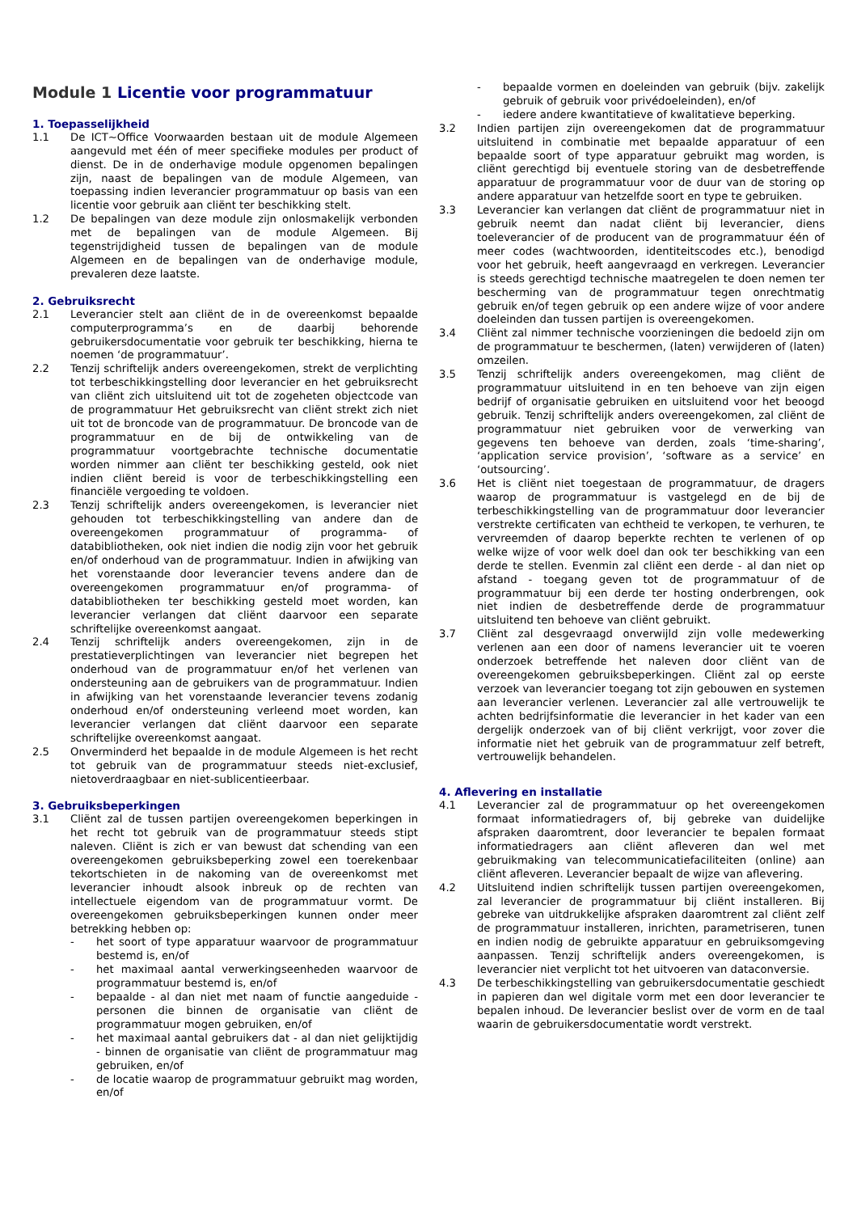Module 1 Licentie voor programmatuur
1. Toepasselijkheid
1.1 De ICT~Office Voorwaarden bestaan uit de module Algemeen aangevuld met één of meer specifieke modules per product of dienst. De in de onderhavige module opgenomen bepalingen zijn, naast de bepalingen van de module Algemeen, van toepassing indien leverancier programmatuur op basis van een licentie voor gebruik aan cliënt ter beschikking stelt.
1.2 De bepalingen van deze module zijn onlosmakelijk verbonden met de bepalingen van de module Algemeen. Bij tegenstrijdigheid tussen de bepalingen van de module Algemeen en de bepalingen van de onderhavige module, prevaleren deze laatste.
2. Gebruiksrecht
2.1 Leverancier stelt aan cliënt de in de overeenkomst bepaalde computerprogramma’s en de daarbij behorende gebruikersdocumentatie voor gebruik ter beschikking, hierna te noemen ‘de programmatuur’.
2.2 Tenzij schriftelijk anders overeengekomen, strekt de verplichting tot terbeschikkingstelling door leverancier en het gebruiksrecht van cliënt zich uitsluitend uit tot de zogeheten objectcode van de programmatuur Het gebruiksrecht van cliënt strekt zich niet uit tot de broncode van de programmatuur. De broncode van de programmatuur en de bij de ontwikkeling van de programmatuur voortgebrachte technische documentatie worden nimmer aan cliënt ter beschikking gesteld, ook niet indien cliënt bereid is voor de terbeschikkingstelling een financiële vergoeding te voldoen.
2.3 Tenzij schriftelijk anders overeengekomen, is leverancier niet gehouden tot terbeschikkingstelling van andere dan de overeengekomen programmatuur of programma- of databibliotheken, ook niet indien die nodig zijn voor het gebruik en/of onderhoud van de programmatuur. Indien in afwijking van het vorenstaande door leverancier tevens andere dan de overeengekomen programmatuur en/of programma- of databibliotheken ter beschikking gesteld moet worden, kan leverancier verlangen dat cliënt daarvoor een separate schriftelijke overeenkomst aangaat.
2.4 Tenzij schriftelijk anders overeengekomen, zijn in de prestatieverplichtingen van leverancier niet begrepen het onderhoud van de programmatuur en/of het verlenen van ondersteuning aan de gebruikers van de programmatuur. Indien in afwijking van het vorenstaande leverancier tevens zodanig onderhoud en/of ondersteuning verleend moet worden, kan leverancier verlangen dat cliënt daarvoor een separate schriftelijke overeenkomst aangaat.
2.5 Onverminderd het bepaalde in de module Algemeen is het recht tot gebruik van de programmatuur steeds niet-exclusief, nietoverdraagbaar en niet-sublicentieerbaar.
3. Gebruiksbeperkingen
3.1 Cliënt zal de tussen partijen overeengekomen beperkingen in het recht tot gebruik van de programmatuur steeds stipt naleven. Cliënt is zich er van bewust dat schending van een overeengekomen gebruiksbeperking zowel een toerekenbaar tekortschieten in de nakoming van de overeenkomst met leverancier inhoudt alsook inbreuk op de rechten van intellectuele eigendom van de programmatuur vormt. De overeengekomen gebruiksbeperkingen kunnen onder meer betrekking hebben op:
- het soort of type apparatuur waarvoor de programmatuur bestemd is, en/of
- het maximaal aantal verwerkingseenheden waarvoor de programmatuur bestemd is, en/of
- bepaalde - al dan niet met naam of functie aangeduide - personen die binnen de organisatie van cliënt de programmatuur mogen gebruiken, en/of
- het maximaal aantal gebruikers dat - al dan niet gelijktijdig - binnen de organisatie van cliënt de programmatuur mag gebruiken, en/of
- de locatie waarop de programmatuur gebruikt mag worden, en/of
- bepaalde vormen en doeleinden van gebruik (bijv. zakelijk gebruik of gebruik voor privédoeleinden), en/of
- iedere andere kwantitatieve of kwalitatieve beperking.
3.2 Indien partijen zijn overeengekomen dat de programmatuur uitsluitend in combinatie met bepaalde apparatuur of een bepaalde soort of type apparatuur gebruikt mag worden, is cliënt gerechtigd bij eventuele storing van de desbetreffende apparatuur de programmatuur voor de duur van de storing op andere apparatuur van hetzelfde soort en type te gebruiken.
3.3 Leverancier kan verlangen dat cliënt de programmatuur niet in gebruik neemt dan nadat cliënt bij leverancier, diens toeleverancier of de producent van de programmatuur één of meer codes (wachtwoorden, identiteitscodes etc.), benodigd voor het gebruik, heeft aangevraagd en verkregen. Leverancier is steeds gerechtigd technische maatregelen te doen nemen ter bescherming van de programmatuur tegen onrechtmatig gebruik en/of tegen gebruik op een andere wijze of voor andere doeleinden dan tussen partijen is overeengekomen.
3.4 Cliënt zal nimmer technische voorzieningen die bedoeld zijn om de programmatuur te beschermen, (laten) verwijderen of (laten) omzeilen.
3.5 Tenzij schriftelijk anders overeengekomen, mag cliënt de programmatuur uitsluitend in en ten behoeve van zijn eigen bedrijf of organisatie gebruiken en uitsluitend voor het beoogd gebruik. Tenzij schriftelijk anders overeengekomen, zal cliënt de programmatuur niet gebruiken voor de verwerking van gegevens ten behoeve van derden, zoals ‘time-sharing’, ‘application service provision’, ‘software as a service’ en ‘outsourcing’.
3.6 Het is cliënt niet toegestaan de programmatuur, de dragers waarop de programmatuur is vastgelegd en de bij de terbeschikkingstelling van de programmatuur door leverancier verstrekte certificaten van echtheid te verkopen, te verhuren, te vervreemden of daarop beperkte rechten te verlenen of op welke wijze of voor welk doel dan ook ter beschikking van een derde te stellen. Evenmin zal cliënt een derde - al dan niet op afstand - toegang geven tot de programmatuur of de programmatuur bij een derde ter hosting onderbrengen, ook niet indien de desbetreffende derde de programmatuur uitsluitend ten behoeve van cliënt gebruikt.
3.7 Cliënt zal desgevraagd onverwijld zijn volle medewerking verlenen aan een door of namens leverancier uit te voeren onderzoek betreffende het naleven door cliënt van de overeengekomen gebruiksbeperkingen. Cliënt zal op eerste verzoek van leverancier toegang tot zijn gebouwen en systemen aan leverancier verlenen. Leverancier zal alle vertrouwelijk te achten bedrijfsinformatie die leverancier in het kader van een dergelijk onderzoek van of bij cliënt verkrijgt, voor zover die informatie niet het gebruik van de programmatuur zelf betreft, vertrouwelijk behandelen.
4. Aflevering en installatie
4.1 Leverancier zal de programmatuur op het overeengekomen formaat informatiedragers of, bij gebreke van duidelijke afspraken daaromtrent, door leverancier te bepalen formaat informatiedragers aan cliënt afleveren dan wel met gebruikmaking van telecommunicatiefaciliteiten (online) aan cliënt afleveren. Leverancier bepaalt de wijze van aflevering.
4.2 Uitsluitend indien schriftelijk tussen partijen overeengekomen, zal leverancier de programmatuur bij cliënt installeren. Bij gebreke van uitdrukkelijke afspraken daaromtrent zal cliënt zelf de programmatuur installeren, inrichten, parametriseren, tunen en indien nodig de gebruikte apparatuur en gebruiksomgeving aanpassen. Tenzij schriftelijk anders overeengekomen, is leverancier niet verplicht tot het uitvoeren van dataconversie.
4.3 De terbeschikkingstelling van gebruikersdocumentatie geschiedt in papieren dan wel digitale vorm met een door leverancier te bepalen inhoud. De leverancier beslist over de vorm en de taal waarin de gebruikersdocumentatie wordt verstrekt.